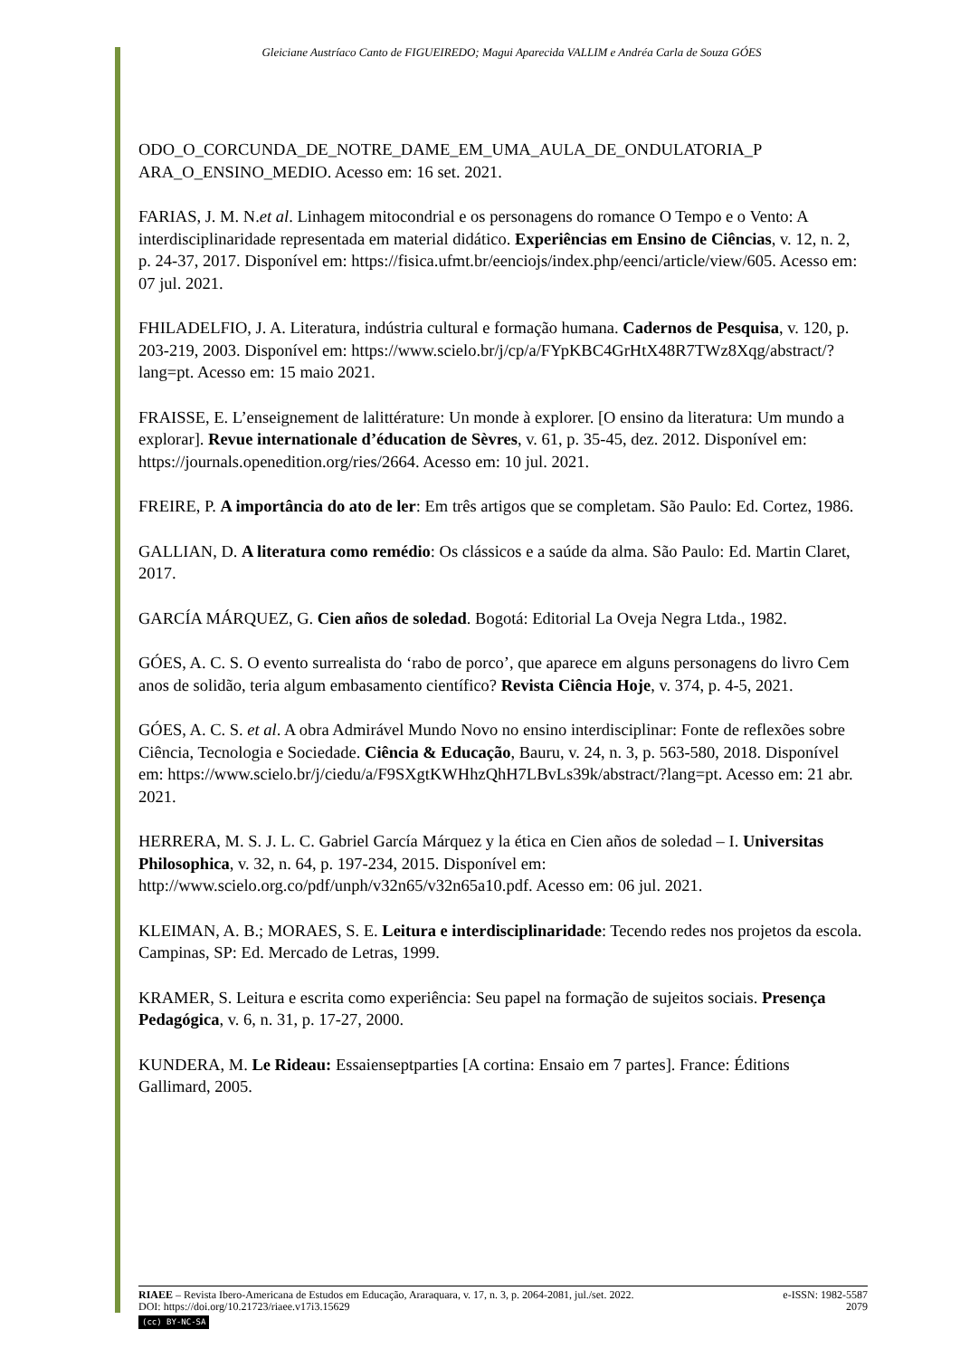Gleiciane Austríaco Canto de FIGUEIREDO; Magui Aparecida VALLIM e Andréa Carla de Souza GÓES
ODO_O_CORCUNDA_DE_NOTRE_DAME_EM_UMA_AULA_DE_ONDULATORIA_P ARA_O_ENSINO_MEDIO. Acesso em: 16 set. 2021.
FARIAS, J. M. N.et al. Linhagem mitocondrial e os personagens do romance O Tempo e o Vento: A interdisciplinaridade representada em material didático. Experiências em Ensino de Ciências, v. 12, n. 2, p. 24-37, 2017. Disponível em: https://fisica.ufmt.br/eenciojs/index.php/eenci/article/view/605. Acesso em: 07 jul. 2021.
FHILADELFIO, J. A. Literatura, indústria cultural e formação humana. Cadernos de Pesquisa, v. 120, p. 203-219, 2003. Disponível em: https://www.scielo.br/j/cp/a/FYpKBC4GrHtX48R7TWz8Xqg/abstract/?lang=pt. Acesso em: 15 maio 2021.
FRAISSE, E. L’enseignement de lalittérature: Un monde à explorer. [O ensino da literatura: Um mundo a explorar]. Revue internationale d’éducation de Sèvres, v. 61, p. 35-45, dez. 2012. Disponível em: https://journals.openedition.org/ries/2664. Acesso em: 10 jul. 2021.
FREIRE, P. A importância do ato de ler: Em três artigos que se completam. São Paulo: Ed. Cortez, 1986.
GALLIAN, D. A literatura como remédio: Os clássicos e a saúde da alma. São Paulo: Ed. Martin Claret, 2017.
GARCÍA MÁRQUEZ, G. Cien años de soledad. Bogotá: Editorial La Oveja Negra Ltda., 1982.
GÓES, A. C. S. O evento surrealista do ‘rabo de porco’, que aparece em alguns personagens do livro Cem anos de solidão, teria algum embasamento científico? Revista Ciência Hoje, v. 374, p. 4-5, 2021.
GÓES, A. C. S. et al. A obra Admirável Mundo Novo no ensino interdisciplinar: Fonte de reflexões sobre Ciência, Tecnologia e Sociedade. Ciência & Educação, Bauru, v. 24, n. 3, p. 563-580, 2018. Disponível em: https://www.scielo.br/j/ciedu/a/F9SXgtKWHhzQhH7LBvLs39k/abstract/?lang=pt. Acesso em: 21 abr. 2021.
HERRERA, M. S. J. L. C. Gabriel García Márquez y la ética en Cien años de soledad – I. Universitas Philosophica, v. 32, n. 64, p. 197-234, 2015. Disponível em: http://www.scielo.org.co/pdf/unph/v32n65/v32n65a10.pdf. Acesso em: 06 jul. 2021.
KLEIMAN, A. B.; MORAES, S. E. Leitura e interdisciplinaridade: Tecendo redes nos projetos da escola. Campinas, SP: Ed. Mercado de Letras, 1999.
KRAMER, S. Leitura e escrita como experiência: Seu papel na formação de sujeitos sociais. Presença Pedagógica, v. 6, n. 31, p. 17-27, 2000.
KUNDERA, M. Le Rideau: Essaienseptparties [A cortina: Ensaio em 7 partes]. France: Éditions Gallimard, 2005.
RIAEE – Revista Ibero-Americana de Estudos em Educação, Araraquara, v. 17, n. 3, p. 2064-2081, jul./set. 2022. e-ISSN: 1982-5587
DOI: https://doi.org/10.21723/riaee.v17i3.15629 2079
(cc) BY-NC-SA